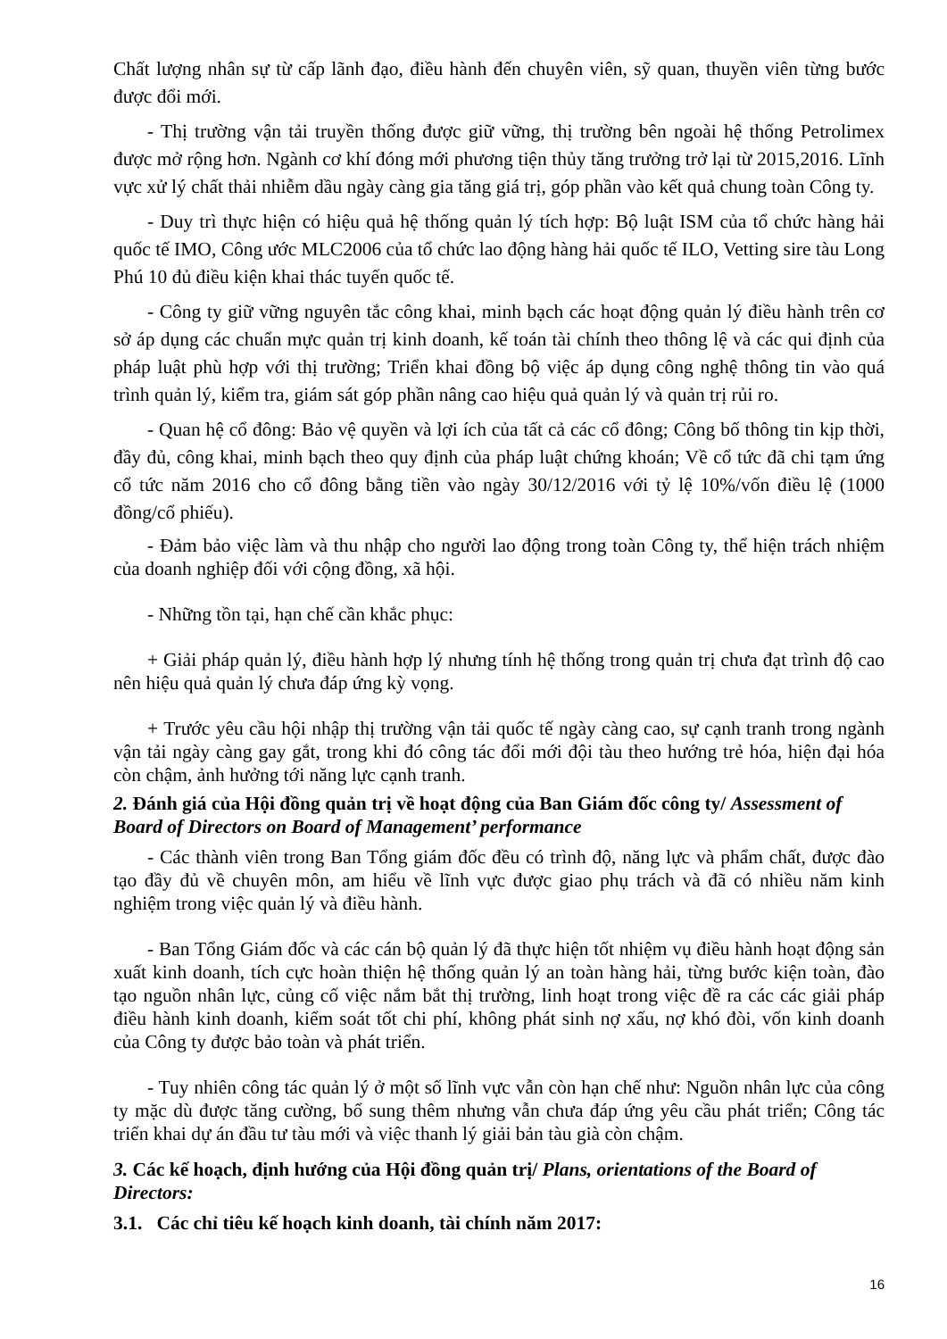Chất lượng nhân sự từ cấp lãnh đạo, điều hành đến chuyên viên, sỹ quan, thuyền viên từng bước được đổi mới.
- Thị trường vận tải truyền thống được giữ vững, thị trường bên ngoài hệ thống Petrolimex được mở rộng hơn. Ngành cơ khí đóng mới phương tiện thủy tăng trưởng trở lại từ 2015,2016. Lĩnh vực xử lý chất thải nhiễm dầu ngày càng gia tăng giá trị, góp phần vào kết quả chung toàn Công ty.
- Duy trì thực hiện có hiệu quả hệ thống quản lý tích hợp: Bộ luật ISM của tổ chức hàng hải quốc tế IMO, Công ước MLC2006 của tổ chức lao động hàng hải quốc tế ILO, Vetting sire tàu Long Phú 10 đủ điều kiện khai thác tuyến quốc tế.
- Công ty giữ vững nguyên tắc công khai, minh bạch các hoạt động quản lý điều hành trên cơ sở áp dụng các chuẩn mực quản trị kinh doanh, kế toán tài chính theo thông lệ và các qui định của pháp luật phù hợp với thị trường; Triển khai đồng bộ việc áp dụng công nghệ thông tin vào quá trình quản lý, kiểm tra, giám sát góp phần nâng cao hiệu quả quản lý và quản trị rủi ro.
- Quan hệ cổ đông: Bảo vệ quyền và lợi ích của tất cả các cổ đông; Công bố thông tin kịp thời, đầy đủ, công khai, minh bạch theo quy định của pháp luật chứng khoán; Về cổ tức đã chi tạm ứng cổ tức năm 2016 cho cổ đông bằng tiền vào ngày 30/12/2016 với tỷ lệ 10%/vốn điều lệ (1000 đồng/cổ phiếu).
- Đảm bảo việc làm và thu nhập cho người lao động trong toàn Công ty, thể hiện trách nhiệm của doanh nghiệp đối với cộng đồng, xã hội.
- Những tồn tại, hạn chế cần khắc phục:
+ Giải pháp quản lý, điều hành hợp lý nhưng tính hệ thống trong quản trị chưa đạt trình độ cao nên hiệu quả quản lý chưa đáp ứng kỳ vọng.
+ Trước yêu cầu hội nhập thị trường vận tải quốc tế ngày càng cao, sự cạnh tranh trong ngành vận tải ngày càng gay gắt, trong khi đó công tác đổi mới đội tàu theo hướng trẻ hóa, hiện đại hóa còn chậm, ảnh hưởng tới năng lực cạnh tranh.
2. Đánh giá của Hội đồng quản trị về hoạt động của Ban Giám đốc công ty/ Assessment of Board of Directors on Board of Management’ performance
- Các thành viên trong Ban Tổng giám đốc đều có trình độ, năng lực và phẩm chất, được đào tạo đầy đủ về chuyên môn, am hiểu về lĩnh vực được giao phụ trách và đã có nhiều năm kinh nghiệm trong việc quản lý và điều hành.
- Ban Tổng Giám đốc và các cán bộ quản lý đã thực hiện tốt nhiệm vụ điều hành hoạt động sản xuất kinh doanh, tích cực hoàn thiện hệ thống quản lý an toàn hàng hải, từng bước kiện toàn, đào tạo nguồn nhân lực, củng cố việc nắm bắt thị trường, linh hoạt trong việc đề ra các các giải pháp điều hành kinh doanh, kiểm soát tốt chi phí, không phát sinh nợ xấu, nợ khó đòi, vốn kinh doanh của Công ty được bảo toàn và phát triển.
- Tuy nhiên công tác quản lý ở một số lĩnh vực vẫn còn hạn chế như: Nguồn nhân lực của công ty mặc dù được tăng cường, bổ sung thêm nhưng vẫn chưa đáp ứng yêu cầu phát triển; Công tác triển khai dự án đầu tư tàu mới và việc thanh lý giải bản tàu già còn chậm.
3. Các kế hoạch, định hướng của Hội đồng quản trị/ Plans, orientations of the Board of Directors:
3.1. Các chỉ tiêu kế hoạch kinh doanh, tài chính năm 2017:
16